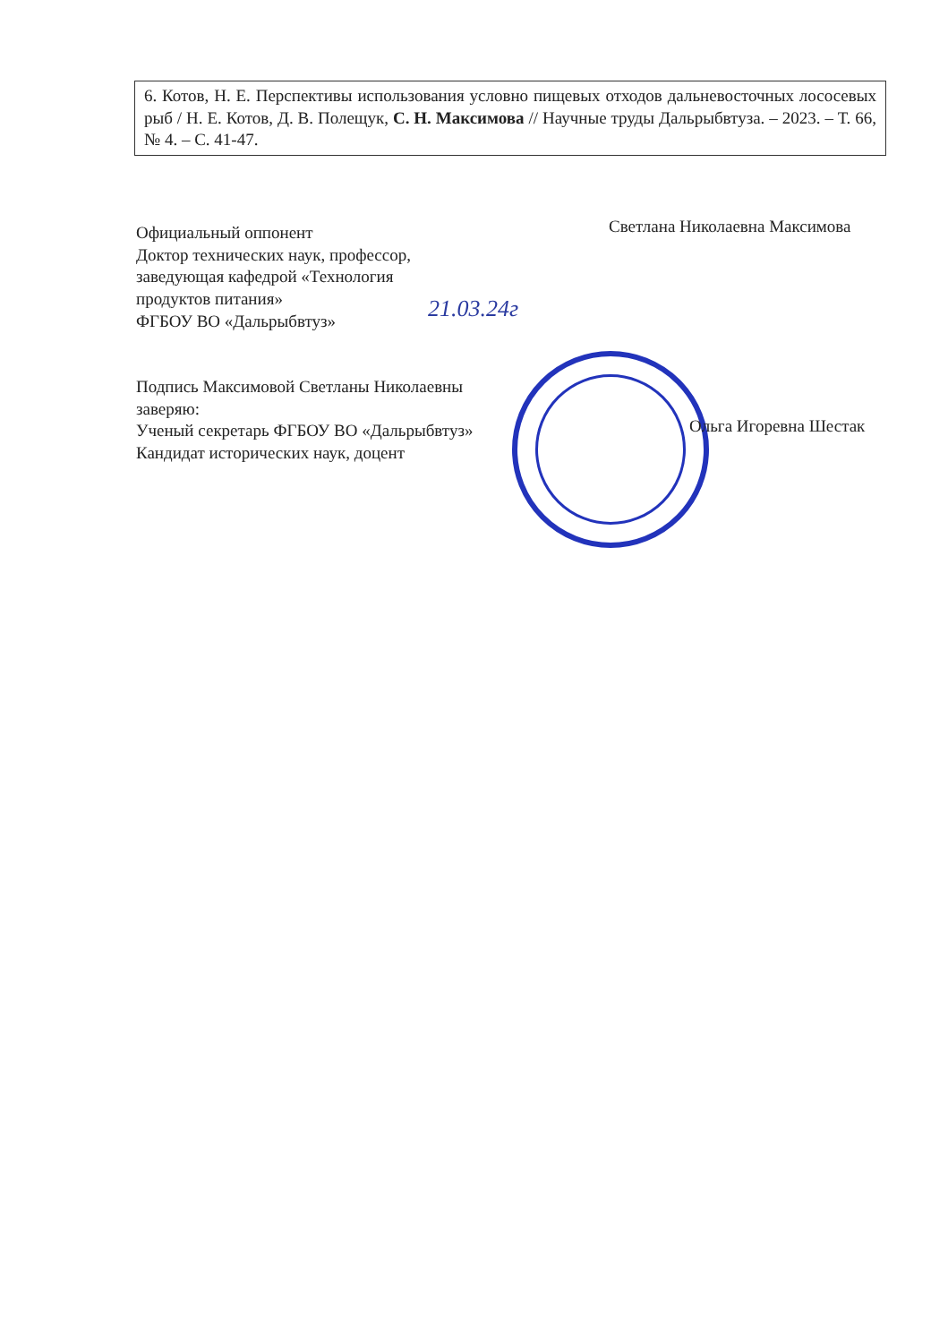| 6. Котов, Н. Е. Перспективы использования условно пищевых отходов дальневосточных лососевых рыб / Н. Е. Котов, Д. В. Полещук, С. Н. Максимова // Научные труды Дальрыбвтуза. – 2023. – Т. 66, № 4. – С. 41-47. |
Официальный оппонент
Доктор технических наук, профессор,
заведующая кафедрой «Технология
продуктов питания»
ФГБОУ ВО «Дальрыбвтуз»
Светлана Николаевна Максимова
21.03.24г
Подпись Максимовой Светланы Николаевны
заверяю:
Ученый секретарь ФГБОУ ВО «Дальрыбвтуз»
Кандидат исторических наук, доцент
Ольга Игоревна Шестак